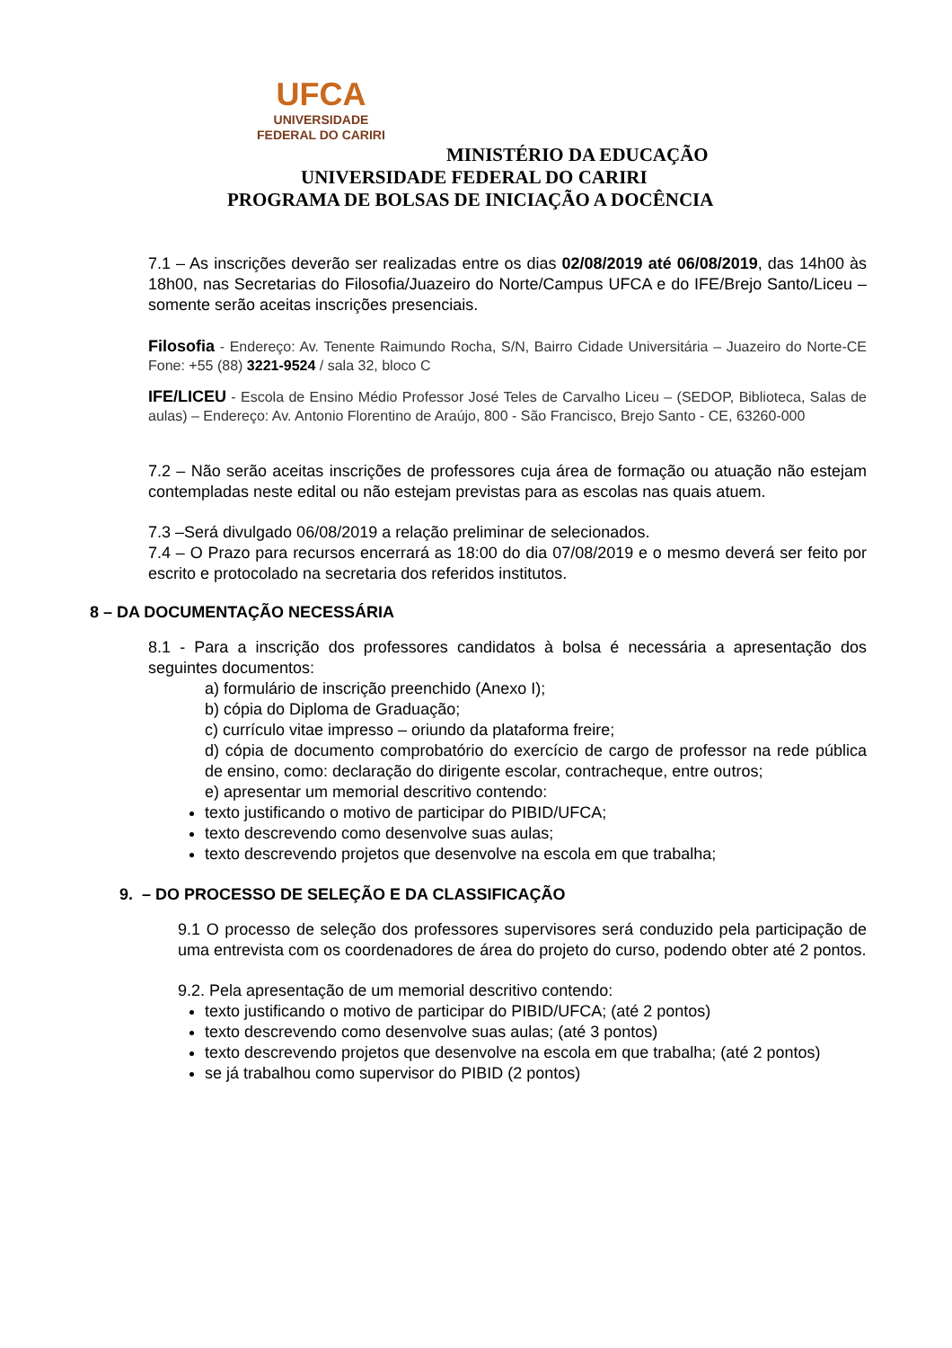UFCA
UNIVERSIDADE
FEDERAL DO CARIRI
MINISTÉRIO DA EDUCAÇÃO
UNIVERSIDADE FEDERAL DO CARIRI
PROGRAMA DE BOLSAS DE INICIAÇÃO A DOCÊNCIA
7.1 – As inscrições deverão ser realizadas entre os dias 02/08/2019 até 06/08/2019, das 14h00 às 18h00, nas Secretarias do Filosofia/Juazeiro do Norte/Campus UFCA e do IFE/Brejo Santo/Liceu – somente serão aceitas inscrições presenciais.
Filosofia - Endereço: Av. Tenente Raimundo Rocha, S/N, Bairro Cidade Universitária – Juazeiro do Norte-CE Fone: +55 (88) 3221-9524 / sala 32, bloco C
IFE/LICEU - Escola de Ensino Médio Professor José Teles de Carvalho Liceu – (SEDOP, Biblioteca, Salas de aulas) – Endereço: Av. Antonio Florentino de Araújo, 800 - São Francisco, Brejo Santo - CE, 63260-000
7.2 – Não serão aceitas inscrições de professores cuja área de formação ou atuação não estejam contempladas neste edital ou não estejam previstas para as escolas nas quais atuem.
7.3 –Será divulgado 06/08/2019 a relação preliminar de selecionados.
7.4 – O Prazo para recursos encerrará as 18:00 do dia 07/08/2019 e o mesmo deverá ser feito por escrito e protocolado na secretaria dos referidos institutos.
8 – DA DOCUMENTAÇÃO NECESSÁRIA
8.1 - Para a inscrição dos professores candidatos à bolsa é necessária a apresentação dos seguintes documentos:
a) formulário de inscrição preenchido (Anexo I);
b) cópia do Diploma de Graduação;
c) currículo vitae impresso – oriundo da plataforma freire;
d) cópia de documento comprobatório do exercício de cargo de professor na rede pública de ensino, como: declaração do dirigente escolar, contracheque, entre outros;
e) apresentar um memorial descritivo contendo:
texto justificando o motivo de participar do PIBID/UFCA;
texto descrevendo como desenvolve suas aulas;
texto descrevendo projetos que desenvolve na escola em que trabalha;
9. – DO PROCESSO DE SELEÇÃO E DA CLASSIFICAÇÃO
9.1 O processo de seleção dos professores supervisores será conduzido pela participação de uma entrevista com os coordenadores de área do projeto do curso, podendo obter até 2 pontos.
9.2. Pela apresentação de um memorial descritivo contendo:
texto justificando o motivo de participar do PIBID/UFCA; (até 2 pontos)
texto descrevendo como desenvolve suas aulas; (até 3 pontos)
texto descrevendo projetos que desenvolve na escola em que trabalha; (até 2 pontos)
se já trabalhou como supervisor do PIBID (2 pontos)